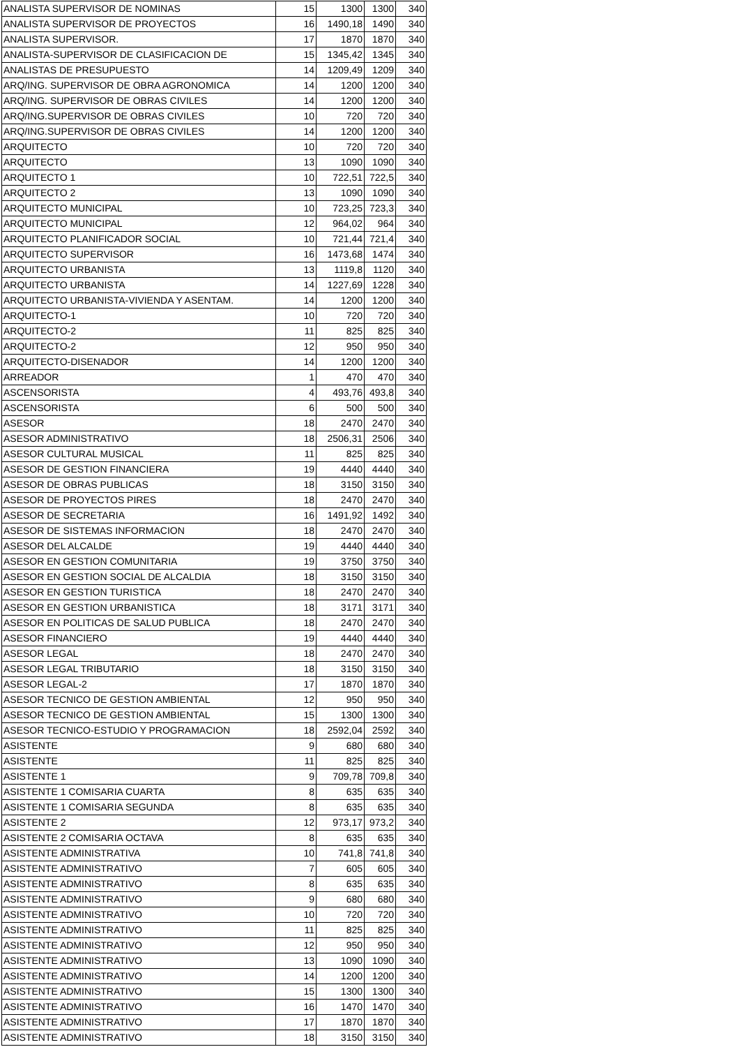| ANALISTA SUPERVISOR DE NOMINAS | 15 | 1300 | 1300 | 340 |
| ANALISTA SUPERVISOR DE PROYECTOS | 16 | 1490,18 | 1490 | 340 |
| ANALISTA SUPERVISOR. | 17 | 1870 | 1870 | 340 |
| ANALISTA-SUPERVISOR DE CLASIFICACION DE | 15 | 1345,42 | 1345 | 340 |
| ANALISTAS DE PRESUPUESTO | 14 | 1209,49 | 1209 | 340 |
| ARQ/ING. SUPERVISOR DE OBRA AGRONOMICA | 14 | 1200 | 1200 | 340 |
| ARQ/ING. SUPERVISOR DE OBRAS CIVILES | 14 | 1200 | 1200 | 340 |
| ARQ/ING.SUPERVISOR DE OBRAS CIVILES | 10 | 720 | 720 | 340 |
| ARQ/ING.SUPERVISOR DE OBRAS CIVILES | 14 | 1200 | 1200 | 340 |
| ARQUITECTO | 10 | 720 | 720 | 340 |
| ARQUITECTO | 13 | 1090 | 1090 | 340 |
| ARQUITECTO 1 | 10 | 722,51 | 722,5 | 340 |
| ARQUITECTO 2 | 13 | 1090 | 1090 | 340 |
| ARQUITECTO MUNICIPAL | 10 | 723,25 | 723,3 | 340 |
| ARQUITECTO MUNICIPAL | 12 | 964,02 | 964 | 340 |
| ARQUITECTO PLANIFICADOR SOCIAL | 10 | 721,44 | 721,4 | 340 |
| ARQUITECTO SUPERVISOR | 16 | 1473,68 | 1474 | 340 |
| ARQUITECTO URBANISTA | 13 | 1119,8 | 1120 | 340 |
| ARQUITECTO URBANISTA | 14 | 1227,69 | 1228 | 340 |
| ARQUITECTO URBANISTA-VIVIENDA Y ASENTAM. | 14 | 1200 | 1200 | 340 |
| ARQUITECTO-1 | 10 | 720 | 720 | 340 |
| ARQUITECTO-2 | 11 | 825 | 825 | 340 |
| ARQUITECTO-2 | 12 | 950 | 950 | 340 |
| ARQUITECTO-DISENADOR | 14 | 1200 | 1200 | 340 |
| ARREADOR | 1 | 470 | 470 | 340 |
| ASCENSORISTA | 4 | 493,76 | 493,8 | 340 |
| ASCENSORISTA | 6 | 500 | 500 | 340 |
| ASESOR | 18 | 2470 | 2470 | 340 |
| ASESOR ADMINISTRATIVO | 18 | 2506,31 | 2506 | 340 |
| ASESOR CULTURAL MUSICAL | 11 | 825 | 825 | 340 |
| ASESOR DE GESTION FINANCIERA | 19 | 4440 | 4440 | 340 |
| ASESOR DE OBRAS PUBLICAS | 18 | 3150 | 3150 | 340 |
| ASESOR DE PROYECTOS PIRES | 18 | 2470 | 2470 | 340 |
| ASESOR DE SECRETARIA | 16 | 1491,92 | 1492 | 340 |
| ASESOR DE SISTEMAS INFORMACION | 18 | 2470 | 2470 | 340 |
| ASESOR DEL ALCALDE | 19 | 4440 | 4440 | 340 |
| ASESOR EN GESTION COMUNITARIA | 19 | 3750 | 3750 | 340 |
| ASESOR EN GESTION SOCIAL DE ALCALDIA | 18 | 3150 | 3150 | 340 |
| ASESOR EN GESTION TURISTICA | 18 | 2470 | 2470 | 340 |
| ASESOR EN GESTION URBANISTICA | 18 | 3171 | 3171 | 340 |
| ASESOR EN POLITICAS DE SALUD PUBLICA | 18 | 2470 | 2470 | 340 |
| ASESOR FINANCIERO | 19 | 4440 | 4440 | 340 |
| ASESOR LEGAL | 18 | 2470 | 2470 | 340 |
| ASESOR LEGAL TRIBUTARIO | 18 | 3150 | 3150 | 340 |
| ASESOR LEGAL-2 | 17 | 1870 | 1870 | 340 |
| ASESOR TECNICO DE GESTION AMBIENTAL | 12 | 950 | 950 | 340 |
| ASESOR TECNICO DE GESTION AMBIENTAL | 15 | 1300 | 1300 | 340 |
| ASESOR TECNICO-ESTUDIO Y PROGRAMACION | 18 | 2592,04 | 2592 | 340 |
| ASISTENTE | 9 | 680 | 680 | 340 |
| ASISTENTE | 11 | 825 | 825 | 340 |
| ASISTENTE 1 | 9 | 709,78 | 709,8 | 340 |
| ASISTENTE 1 COMISARIA CUARTA | 8 | 635 | 635 | 340 |
| ASISTENTE 1 COMISARIA SEGUNDA | 8 | 635 | 635 | 340 |
| ASISTENTE 2 | 12 | 973,17 | 973,2 | 340 |
| ASISTENTE 2 COMISARIA OCTAVA | 8 | 635 | 635 | 340 |
| ASISTENTE ADMINISTRATIVA | 10 | 741,8 | 741,8 | 340 |
| ASISTENTE ADMINISTRATIVO | 7 | 605 | 605 | 340 |
| ASISTENTE ADMINISTRATIVO | 8 | 635 | 635 | 340 |
| ASISTENTE ADMINISTRATIVO | 9 | 680 | 680 | 340 |
| ASISTENTE ADMINISTRATIVO | 10 | 720 | 720 | 340 |
| ASISTENTE ADMINISTRATIVO | 11 | 825 | 825 | 340 |
| ASISTENTE ADMINISTRATIVO | 12 | 950 | 950 | 340 |
| ASISTENTE ADMINISTRATIVO | 13 | 1090 | 1090 | 340 |
| ASISTENTE ADMINISTRATIVO | 14 | 1200 | 1200 | 340 |
| ASISTENTE ADMINISTRATIVO | 15 | 1300 | 1300 | 340 |
| ASISTENTE ADMINISTRATIVO | 16 | 1470 | 1470 | 340 |
| ASISTENTE ADMINISTRATIVO | 17 | 1870 | 1870 | 340 |
| ASISTENTE ADMINISTRATIVO | 18 | 3150 | 3150 | 340 |